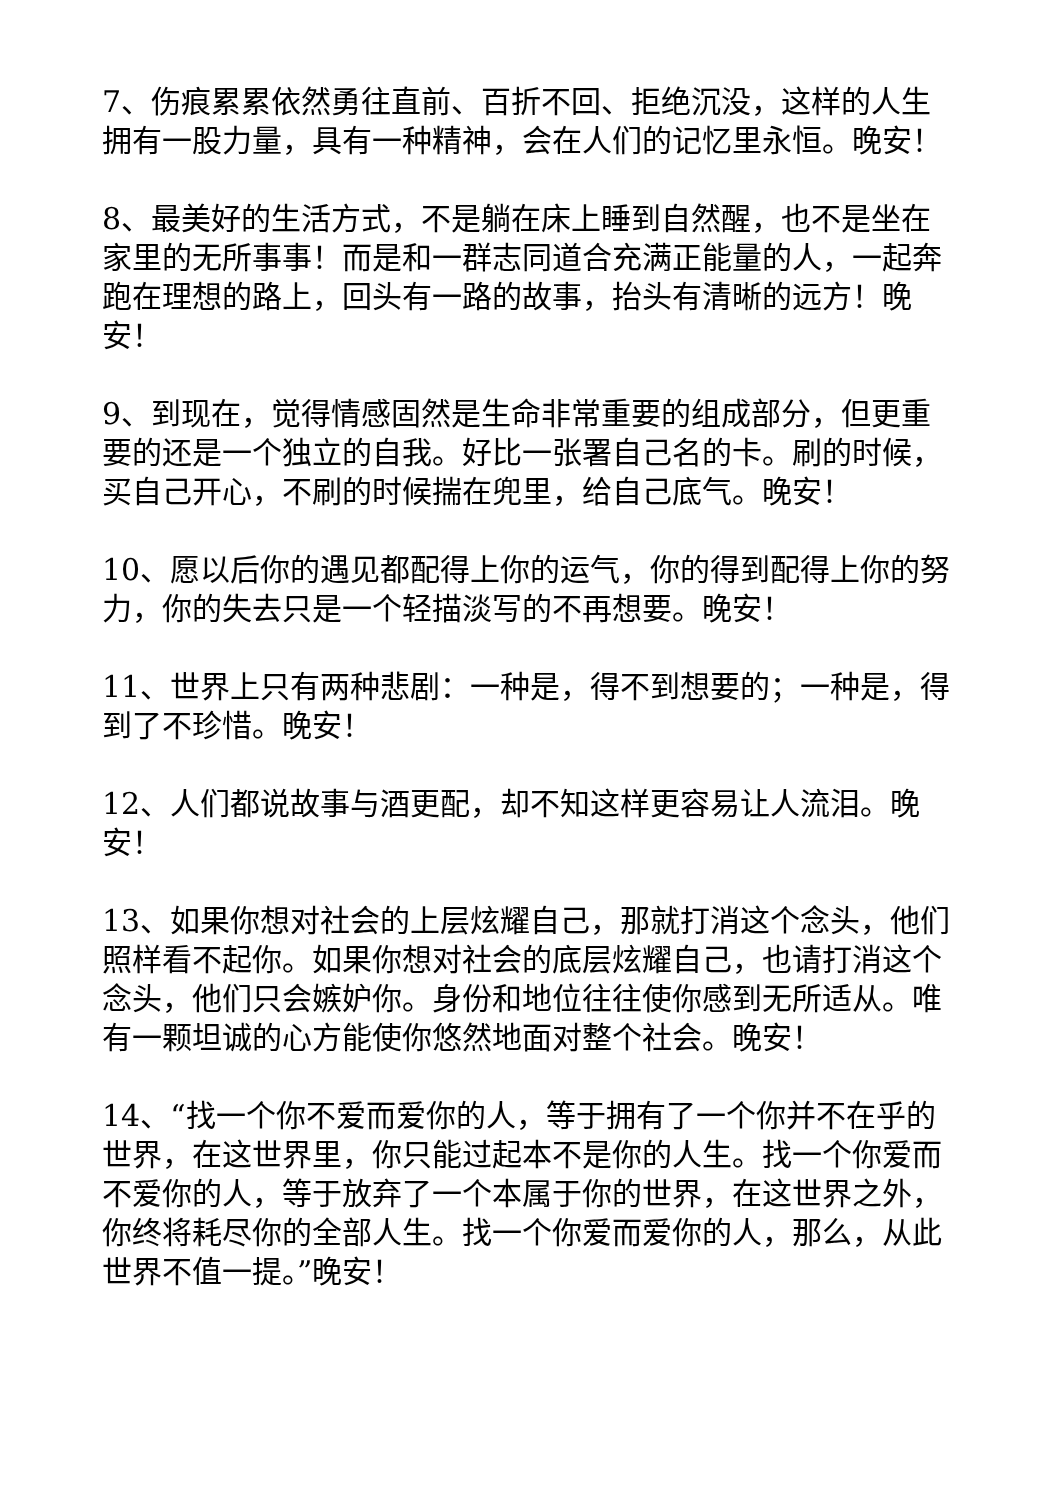7、伤痕累累依然勇往直前、百折不回、拒绝沉没，这样的人生拥有一股力量，具有一种精神，会在人们的记忆里永恒。晚安！
8、最美好的生活方式，不是躺在床上睡到自然醒，也不是坐在家里的无所事事！而是和一群志同道合充满正能量的人，一起奔跑在理想的路上，回头有一路的故事，抬头有清晰的远方！晚安！
9、到现在，觉得情感固然是生命非常重要的组成部分，但更重要的还是一个独立的自我。好比一张署自己名的卡。刷的时候，买自己开心，不刷的时候揣在兜里，给自己底气。晚安！
10、愿以后你的遇见都配得上你的运气，你的得到配得上你的努力，你的失去只是一个轻描淡写的不再想要。晚安！
11、世界上只有两种悲剧：一种是，得不到想要的；一种是，得到了不珍惜。晚安！
12、人们都说故事与酒更配，却不知这样更容易让人流泪。晚安！
13、如果你想对社会的上层炫耀自己，那就打消这个念头，他们照样看不起你。如果你想对社会的底层炫耀自己，也请打消这个念头，他们只会嫉妒你。身份和地位往往使你感到无所适从。唯有一颗坦诚的心方能使你悠然地面对整个社会。晚安！
14、“找一个你不爱而爱你的人，等于拥有了一个你并不在乎的世界，在这世界里，你只能过起本不是你的人生。找一个你爱而不爱你的人，等于放弃了一个本属于你的世界，在这世界之外，你终将耗尽你的全部人生。找一个你爱而爱你的人，那么，从此世界不值一提。”晚安！